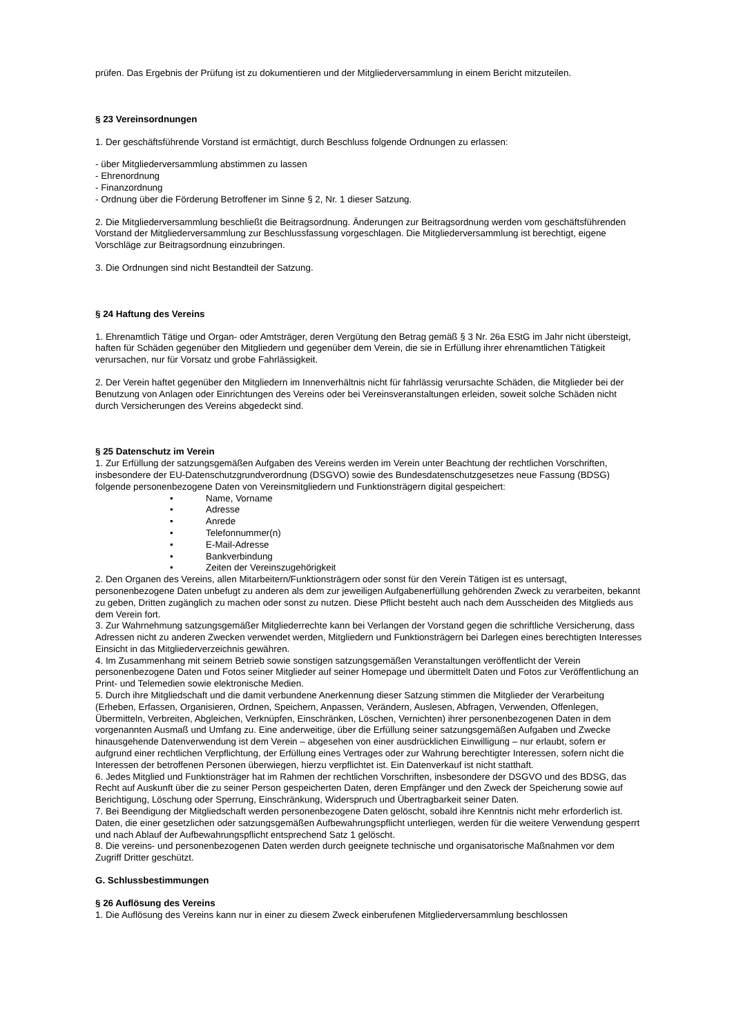prüfen. Das Ergebnis der Prüfung ist zu dokumentieren und der Mitgliederversammlung in einem Bericht mitzuteilen.
§ 23 Vereinsordnungen
1. Der geschäftsführende Vorstand ist ermächtigt, durch Beschluss folgende Ordnungen zu erlassen:
- über Mitgliederversammlung abstimmen zu lassen
- Ehrenordnung
- Finanzordnung
- Ordnung über die Förderung Betroffener im Sinne § 2, Nr. 1 dieser Satzung.
2. Die Mitgliederversammlung beschließt die Beitragsordnung. Änderungen zur Beitragsordnung werden vom geschäftsführenden Vorstand der Mitgliederversammlung zur Beschlussfassung vorgeschlagen. Die Mitgliederversammlung ist berechtigt, eigene Vorschläge zur Beitragsordnung einzubringen.
3. Die Ordnungen sind nicht Bestandteil der Satzung.
§ 24 Haftung des Vereins
1. Ehrenamtlich Tätige und Organ- oder Amtsträger, deren Vergütung den Betrag gemäß § 3 Nr. 26a EStG im Jahr nicht übersteigt, haften für Schäden gegenüber den Mitgliedern und gegenüber dem Verein, die sie in Erfüllung ihrer ehrenamtlichen Tätigkeit verursachen, nur für Vorsatz und grobe Fahrlässigkeit.
2. Der Verein haftet gegenüber den Mitgliedern im Innenverhältnis nicht für fahrlässig verursachte Schäden, die Mitglieder bei der Benutzung von Anlagen oder Einrichtungen des Vereins oder bei Vereinsveranstaltungen erleiden, soweit solche Schäden nicht durch Versicherungen des Vereins abgedeckt sind.
§ 25 Datenschutz im Verein
1. Zur Erfüllung der satzungsgemäßen Aufgaben des Vereins werden im Verein unter Beachtung der rechtlichen Vorschriften, insbesondere der EU-Datenschutzgrundverordnung (DSGVO) sowie des Bundesdatenschutzgesetzes neue Fassung (BDSG) folgende personenbezogene Daten von Vereinsmitgliedern und Funktionsträgern digital gespeichert:
• Name, Vorname
• Adresse
• Anrede
• Telefonnummer(n)
• E-Mail-Adresse
• Bankverbindung
• Zeiten der Vereinszugehörigkeit
2. Den Organen des Vereins, allen Mitarbeitern/Funktionsträgern oder sonst für den Verein Tätigen ist es untersagt, personenbezogene Daten unbefugt zu anderen als dem zur jeweiligen Aufgabenerfüllung gehörenden Zweck zu verarbeiten, bekannt zu geben, Dritten zugänglich zu machen oder sonst zu nutzen. Diese Pflicht besteht auch nach dem Ausscheiden des Mitglieds aus dem Verein fort.
3. Zur Wahrnehmung satzungsgemäßer Mitgliederrechte kann bei Verlangen der Vorstand gegen die schriftliche Versicherung, dass Adressen nicht zu anderen Zwecken verwendet werden, Mitgliedern und Funktionsträgern bei Darlegen eines berechtigten Interesses Einsicht in das Mitgliederverzeichnis gewähren.
4. Im Zusammenhang mit seinem Betrieb sowie sonstigen satzungsgemäßen Veranstaltungen veröffentlicht der Verein personenbezogene Daten und Fotos seiner Mitglieder auf seiner Homepage und übermittelt Daten und Fotos zur Veröffentlichung an Print- und Telemedien sowie elektronische Medien.
5. Durch ihre Mitgliedschaft und die damit verbundene Anerkennung dieser Satzung stimmen die Mitglieder der Verarbeitung (Erheben, Erfassen, Organisieren, Ordnen, Speichern, Anpassen, Verändern, Auslesen, Abfragen, Verwenden, Offenlegen, Übermitteln, Verbreiten, Abgleichen, Verknüpfen, Einschränken, Löschen, Vernichten) ihrer personenbezogenen Daten in dem vorgenannten Ausmaß und Umfang zu. Eine anderweitige, über die Erfüllung seiner satzungsgemäßen Aufgaben und Zwecke hinausgehende Datenverwendung ist dem Verein – abgesehen von einer ausdrücklichen Einwilligung – nur erlaubt, sofern er aufgrund einer rechtlichen Verpflichtung, der Erfüllung eines Vertrages oder zur Wahrung berechtigter Interessen, sofern nicht die Interessen der betroffenen Personen überwiegen, hierzu verpflichtet ist. Ein Datenverkauf ist nicht statthaft.
6. Jedes Mitglied und Funktionsträger hat im Rahmen der rechtlichen Vorschriften, insbesondere der DSGVO und des BDSG, das Recht auf Auskunft über die zu seiner Person gespeicherten Daten, deren Empfänger und den Zweck der Speicherung sowie auf Berichtigung, Löschung oder Sperrung, Einschränkung, Widerspruch und Übertragbarkeit seiner Daten.
7. Bei Beendigung der Mitgliedschaft werden personenbezogene Daten gelöscht, sobald ihre Kenntnis nicht mehr erforderlich ist. Daten, die einer gesetzlichen oder satzungsgemäßen Aufbewahrungspflicht unterliegen, werden für die weitere Verwendung gesperrt und nach Ablauf der Aufbewahrungspflicht entsprechend Satz 1 gelöscht.
8. Die vereins- und personenbezogenen Daten werden durch geeignete technische und organisatorische Maßnahmen vor dem Zugriff Dritter geschützt.
G. Schlussbestimmungen
§ 26 Auflösung des Vereins
1. Die Auflösung des Vereins kann nur in einer zu diesem Zweck einberufenen Mitgliederversammlung beschlossen